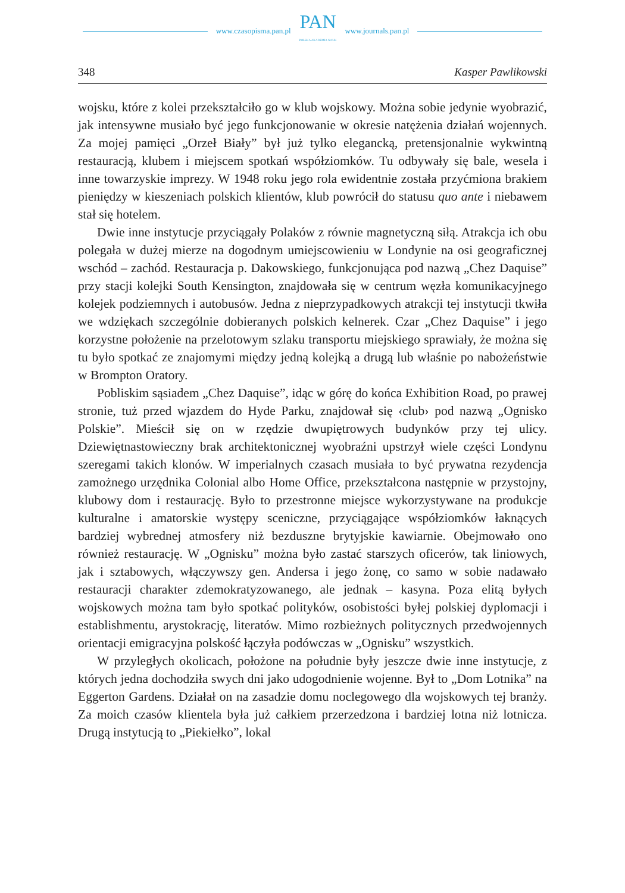www.czasopisma.pan.pl
PAN
POLSKA AKADEMIA NAUK
www.journals.pan.pl
348 Kasper Pawlikowski
wojsku, które z kolei przekształciło go w klub wojskowy. Można sobie jedynie wyobrazić, jak intensywne musiało być jego funkcjonowanie w okresie natężenia działań wojennych. Za mojej pamięci „Orzeł Biały” był już tylko elegancką, pretensjonalnie wykwintną restauracją, klubem i miejscem spotkań współziomków. Tu odbywały się bale, wesela i inne towarzyskie imprezy. W 1948 roku jego rola ewidentnie została przyćmiona brakiem pieniędzy w kieszeniach polskich klientów, klub powrócił do statusu quo ante i niebawem stał się hotelem.
Dwie inne instytucje przyciągały Polaków z równie magnetyczną siłą. Atrakcja ich obu polegała w dużej mierze na dogodnym umiejscowieniu w Londynie na osi geograficznej wschód – zachód. Restauracja p. Dakowskiego, funkcjonująca pod nazwą „Chez Daquise” przy stacji kolejki South Kensington, znajdowała się w centrum węzła komunikacyjnego kolejek podziemnych i autobusów. Jedna z nieprzypadkowych atrakcji tej instytucji tkwiła we wdziękach szczególnie dobieranych polskich kelnerek. Czar „Chez Daquise” i jego korzystne położenie na przelotowym szlaku transportu miejskiego sprawiały, że można się tu było spotkać ze znajomymi między jedną kolejką a drugą lub właśnie po nabożeństwie w Brompton Oratory.
Pobliskim sąsiadem „Chez Daquise”, idąc w górę do końca Exhibition Road, po prawej stronie, tuż przed wjazdem do Hyde Parku, znajdował się ‹club› pod nazwą „Ognisko Polskie”. Mieścił się on w rzędzie dwupiętrowych budynków przy tej ulicy. Dziewiętnastowieczny brak architektonicznej wyobraźni upstrzył wiele części Londynu szeregami takich klonów. W imperialnych czasach musiała to być prywatna rezydencja zamożnego urzędnika Colonial albo Home Office, przekształcona następnie w przystojny, klubowy dom i restaurację. Było to przestronne miejsce wykorzystywane na produkcje kulturalne i amatorskie występy sceniczne, przyciągające współziomków łaknących bardziej wybrednej atmosfery niż bezduszne brytyjskie kawiarnie. Obejmowało ono również restaurację. W „Ognisku” można było zastać starszych oficerów, tak liniowych, jak i sztabowych, włączywszy gen. Andersa i jego żonę, co samo w sobie nadawało restauracji charakter zdemokratyzowanego, ale jednak – kasyna. Poza elitą byłych wojskowych można tam było spotkać polityków, osobistości byłej polskiej dyplomacji i establishmentu, arystokrację, literatów. Mimo rozbieżnych politycznych przedwojennych orientacji emigracyjna polskość łączyła podówczas w „Ognisku” wszystkich.
W przyległych okolicach, położone na południe były jeszcze dwie inne instytucje, z których jedna dochodziła swych dni jako udogodnienie wojenne. Był to „Dom Lotnika” na Eggerton Gardens. Działał on na zasadzie domu noclegowego dla wojskowych tej branży. Za moich czasów klientela była już całkiem przerzedzona i bardziej lotna niż lotnicza. Drugą instytucją to „Piekiełko”, lokal